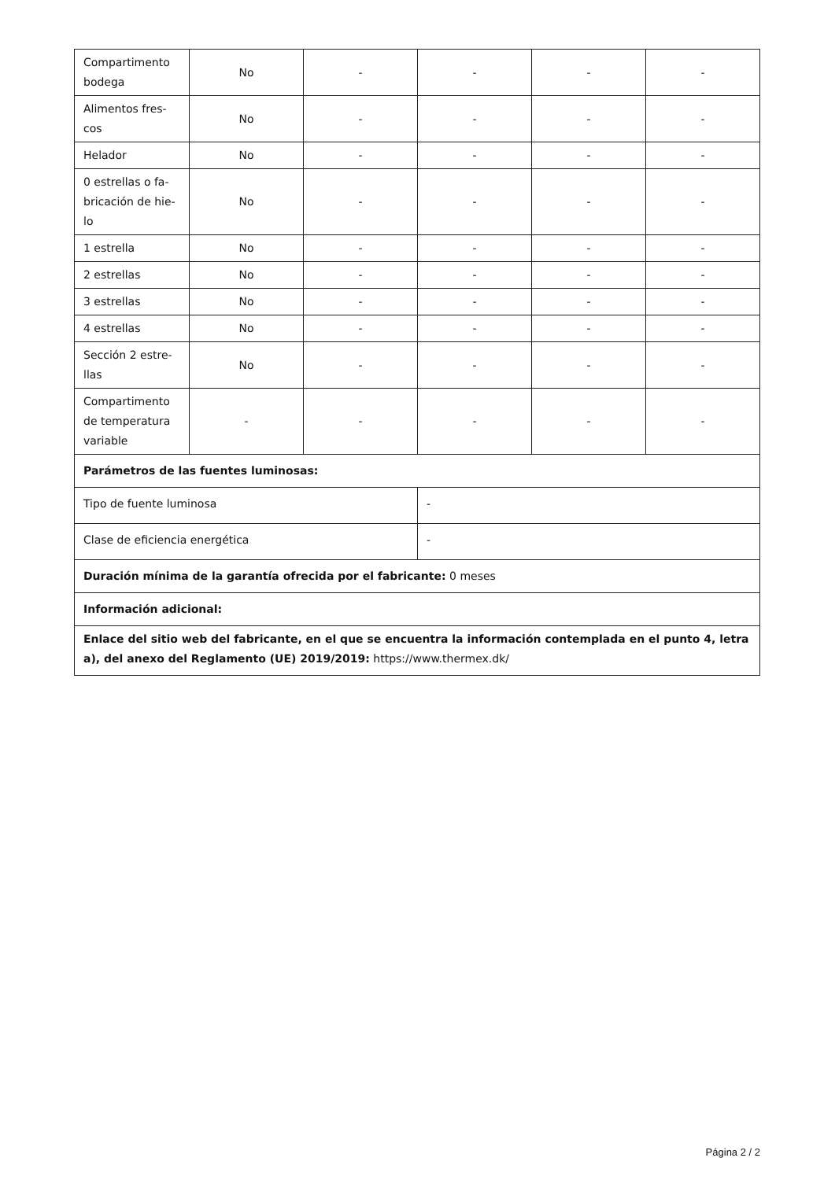| Compartimento bodega | No | - | - | - | - |
| Alimentos fres-cos | No | - | - | - | - |
| Helador | No | - | - | - | - |
| 0 estrellas o fa-bricación de hie-lo | No | - | - | - | - |
| 1 estrella | No | - | - | - | - |
| 2 estrellas | No | - | - | - | - |
| 3 estrellas | No | - | - | - | - |
| 4 estrellas | No | - | - | - | - |
| Sección 2 estre-llas | No | - | - | - | - |
| Compartimento de temperatura variable | - | - | - | - | - |
| Parámetros de las fuentes luminosas: | | | | | |
| Tipo de fuente luminosa | | | - | | |
| Clase de eficiencia energética | | | - | | |
| Duración mínima de la garantía ofrecida por el fabricante: 0 meses | | | | | |
| Información adicional: | | | | | |
| Enlace del sitio web del fabricante, en el que se encuentra la información contemplada en el punto 4, letra a), del anexo del Reglamento (UE) 2019/2019: https://www.thermex.dk/ | | | | | |
Página 2 / 2